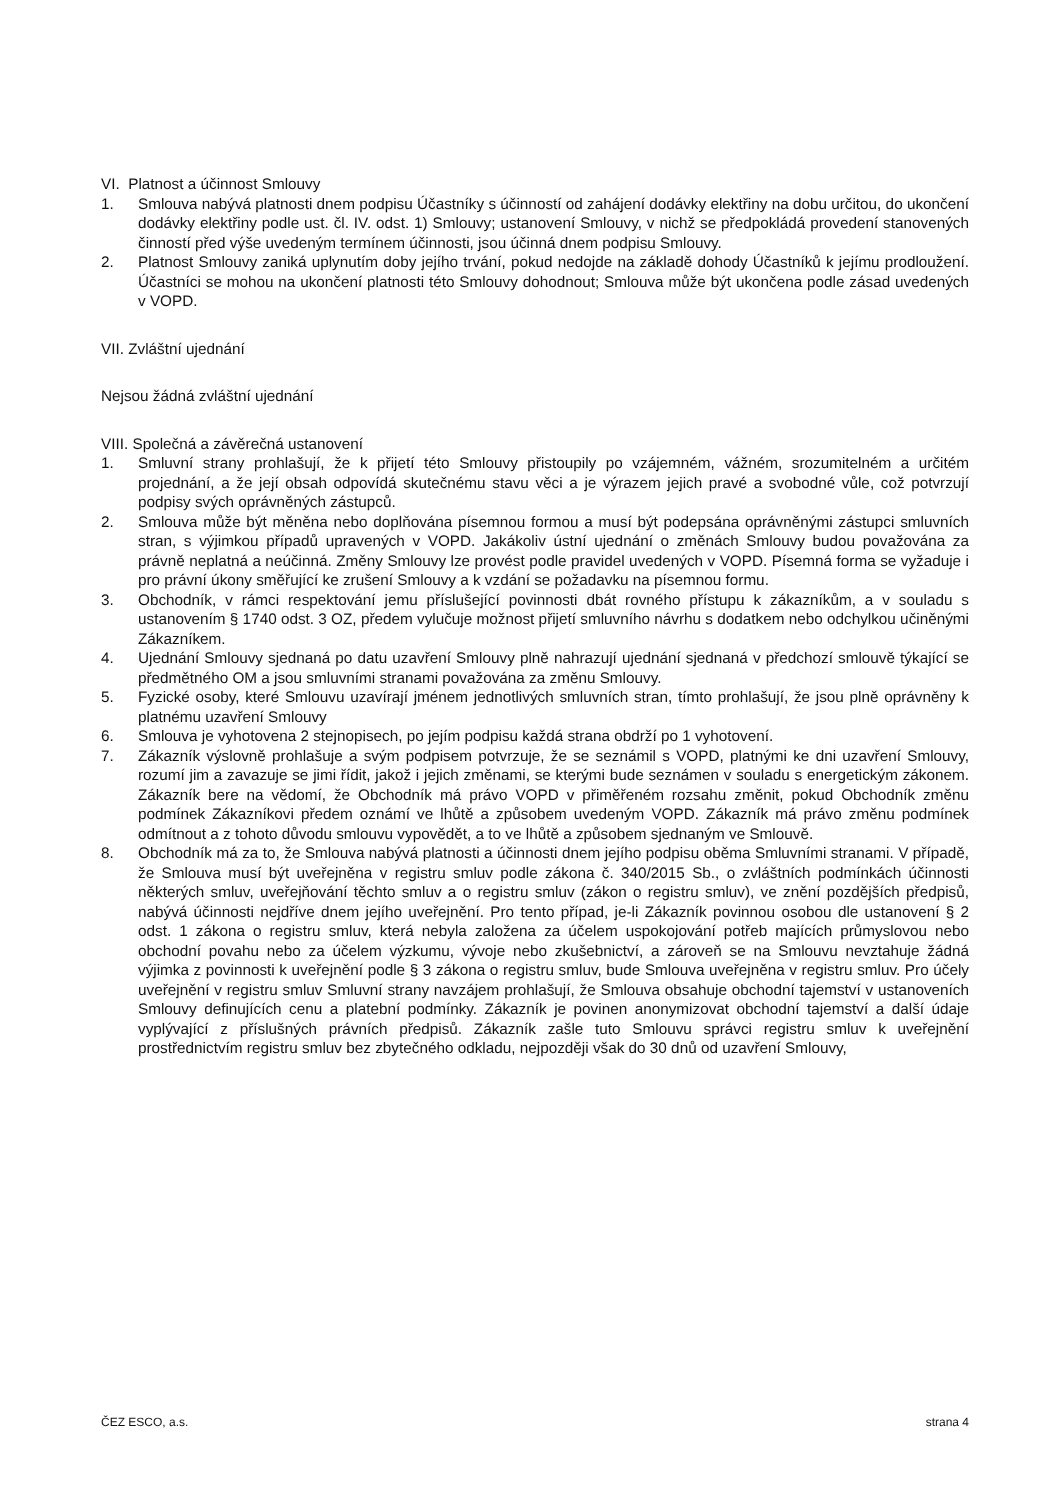VI. Platnost a účinnost Smlouvy
1. Smlouva nabývá platnosti dnem podpisu Účastníky s účinností od zahájení dodávky elektřiny na dobu určitou, do ukončení dodávky elektřiny podle ust. čl. IV. odst. 1) Smlouvy; ustanovení Smlouvy, v nichž se předpokládá provedení stanovených činností před výše uvedeným termínem účinnosti, jsou účinná dnem podpisu Smlouvy.
2. Platnost Smlouvy zaniká uplynutím doby jejího trvání, pokud nedojde na základě dohody Účastníků k jejímu prodloužení. Účastníci se mohou na ukončení platnosti této Smlouvy dohodnout; Smlouva může být ukončena podle zásad uvedených v VOPD.
VII. Zvláštní ujednání
Nejsou žádná zvláštní ujednání
VIII. Společná a závěrečná ustanovení
1. Smluvní strany prohlašují, že k přijetí této Smlouvy přistoupily po vzájemném, vážném, srozumitelném a určitém projednání, a že její obsah odpovídá skutečnému stavu věci a je výrazem jejich pravé a svobodné vůle, což potvrzují podpisy svých oprávněných zástupců.
2. Smlouva může být měněna nebo doplňována písemnou formou a musí být podepsána oprávněnými zástupci smluvních stran, s výjimkou případů upravených v VOPD. Jakákoliv ústní ujednání o změnách Smlouvy budou považována za právně neplatná a neúčinná. Změny Smlouvy lze provést podle pravidel uvedených v VOPD. Písemná forma se vyžaduje i pro právní úkony směřující ke zrušení Smlouvy a k vzdání se požadavku na písemnou formu.
3. Obchodník, v rámci respektování jemu příslušející povinnosti dbát rovného přístupu k zákazníkům, a v souladu s ustanovením § 1740 odst. 3 OZ, předem vylučuje možnost přijetí smluvního návrhu s dodatkem nebo odchylkou učiněnými Zákazníkem.
4. Ujednání Smlouvy sjednaná po datu uzavření Smlouvy plně nahrazují ujednání sjednaná v předchozí smlouvě týkající se předmětného OM a jsou smluvními stranami považována za změnu Smlouvy.
5. Fyzické osoby, které Smlouvu uzavírají jménem jednotlivých smluvních stran, tímto prohlašují, že jsou plně oprávněny k platnému uzavření Smlouvy
6. Smlouva je vyhotovena 2 stejnopisech, po jejím podpisu každá strana obdrží po 1 vyhotovení.
7. Zákazník výslovně prohlašuje a svým podpisem potvrzuje, že se seznámil s VOPD, platnými ke dni uzavření Smlouvy, rozumí jim a zavazuje se jimi řídit, jakož i jejich změnami, se kterými bude seznámen v souladu s energetickým zákonem. Zákazník bere na vědomí, že Obchodník má právo VOPD v přiměřeném rozsahu změnit, pokud Obchodník změnu podmínek Zákazníkovi předem oznámí ve lhůtě a způsobem uvedeným VOPD. Zákazník má právo změnu podmínek odmítnout a z tohoto důvodu smlouvu vypovědět, a to ve lhůtě a způsobem sjednaným ve Smlouvě.
8. Obchodník má za to, že Smlouva nabývá platnosti a účinnosti dnem jejího podpisu oběma Smluvními stranami. V případě, že Smlouva musí být uveřejněna v registru smluv podle zákona č. 340/2015 Sb., o zvláštních podmínkách účinnosti některých smluv, uveřejňování těchto smluv a o registru smluv (zákon o registru smluv), ve znění pozdějších předpisů, nabývá účinnosti nejdříve dnem jejího uveřejnění. Pro tento případ, je-li Zákazník povinnou osobou dle ustanovení § 2 odst. 1 zákona o registru smluv, která nebyla založena za účelem uspokojování potřeb majících průmyslovou nebo obchodní povahu nebo za účelem výzkumu, vývoje nebo zkušebnictví, a zároveň se na Smlouvu nevztahuje žádná výjimka z povinnosti k uveřejnění podle § 3 zákona o registru smluv, bude Smlouva uveřejněna v registru smluv. Pro účely uveřejnění v registru smluv Smluvní strany navzájem prohlašují, že Smlouva obsahuje obchodní tajemství v ustanoveních Smlouvy definujících cenu a platební podmínky. Zákazník je povinen anonymizovat obchodní tajemství a další údaje vyplývající z příslušných právních předpisů. Zákazník zašle tuto Smlouvu správci registru smluv k uveřejnění prostřednictvím registru smluv bez zbytečného odkladu, nejpozději však do 30 dnů od uzavření Smlouvy,
ČEZ ESCO, a.s. strana 4